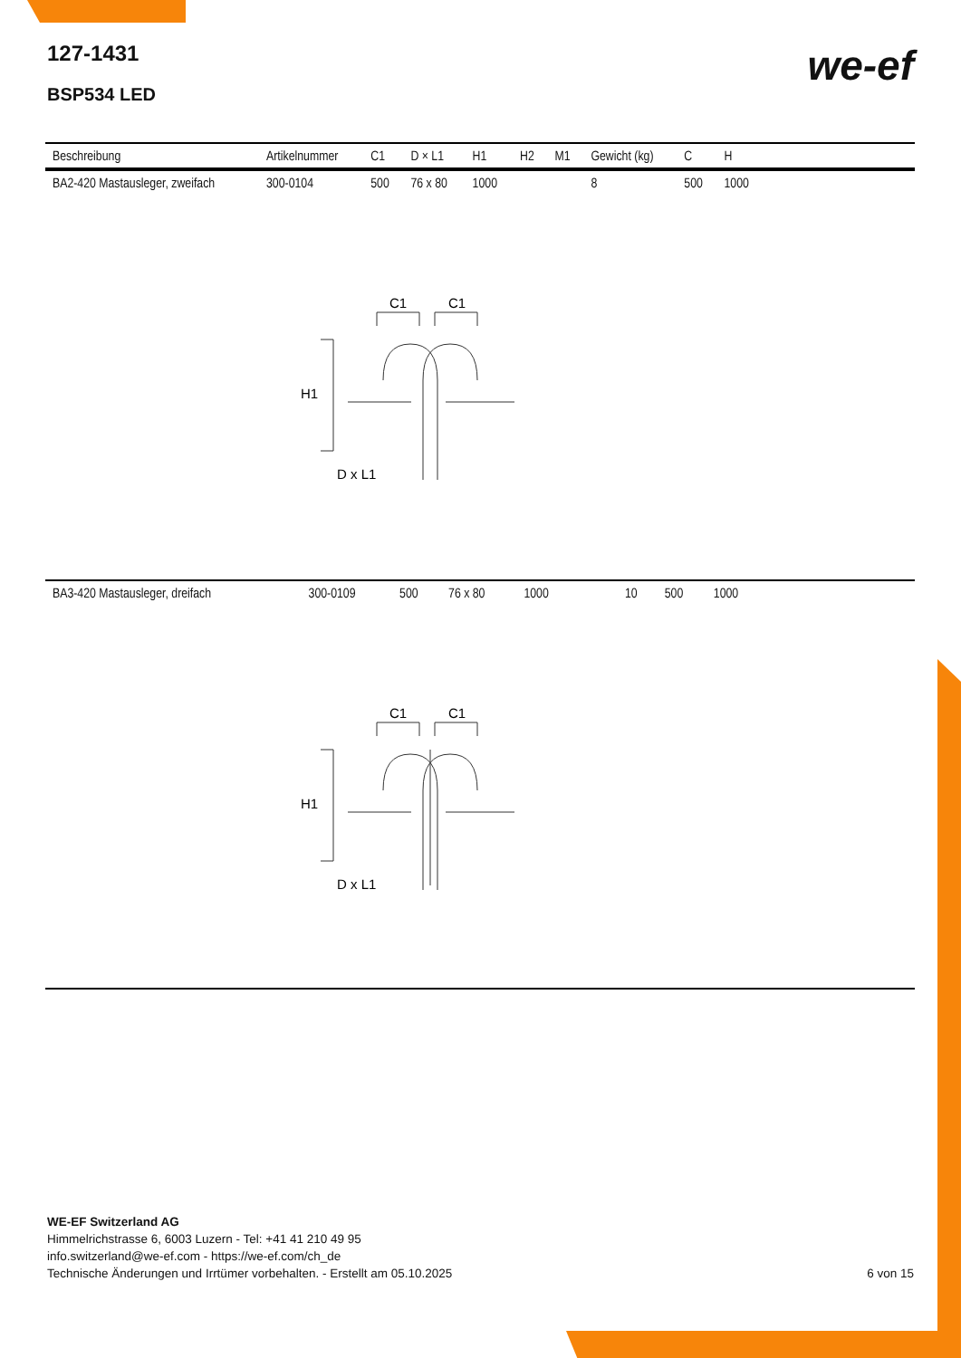127-1431
BSP534 LED
we-ef
| Beschreibung | Artikelnummer | C1 | D × L1 | H1 | H2 | M1 | Gewicht (kg) | C | H | |
| --- | --- | --- | --- | --- | --- | --- | --- | --- | --- | --- |
| BA2-420 Mastausleger, zweifach | 300-0104 | 500 | 76 x 80 | 1000 | | | 8 | 500 | 1000 | |
C1
C1
H1
D x L1
| BA3-420 Mastausleger, dreifach | 300-0109 | 500 | 76 x 80 | 1000 | | | 10 | 500 | 1000 | |
C1
C1
H1
D x L1
WE-EF Switzerland AG
Himmelrichstrasse 6, 6003 Luzern - Tel: +41 41 210 49 95
info.switzerland@we-ef.com - https://we-ef.com/ch_de
Technische Änderungen und Irrtümer vorbehalten. - Erstellt am 05.10.2025 6 von 15